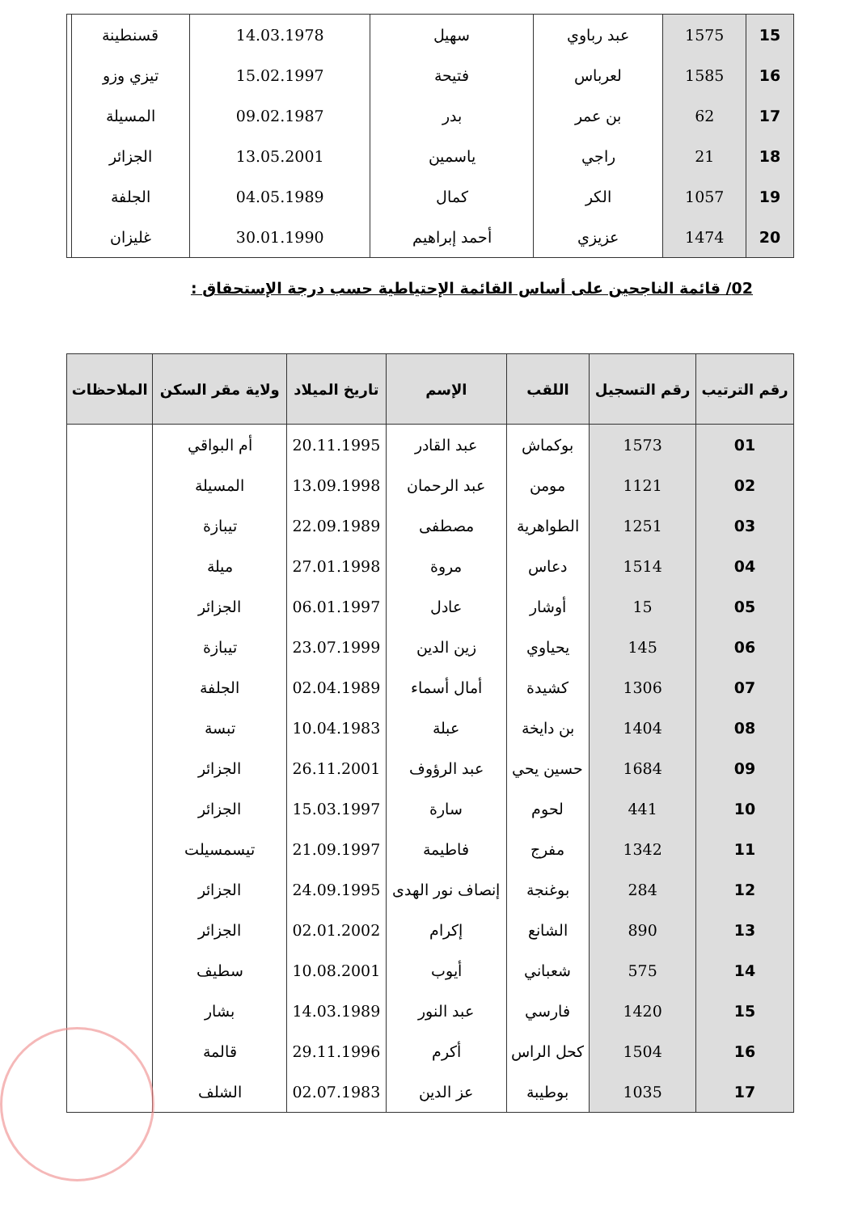| 15 | 1575 | عبد رباوي | سهيل | 14.03.1978 | قسنطينة | |
| 16 | 1585 | لعرباس | فتيحة | 15.02.1997 | تيزي وزو | |
| 17 | 62 | بن عمر | بدر | 09.02.1987 | المسيلة | |
| 18 | 21 | راجي | ياسمين | 13.05.2001 | الجزائر | |
| 19 | 1057 | الكر | كمال | 04.05.1989 | الجلفة | |
| 20 | 1474 | عزيزي | أحمد إبراهيم | 30.01.1990 | غليزان | |
02/ قائمة الناجحين على أساس القائمة الإحتياطية حسب درجة الإستحقاق :
| رقم الترتيب | رقم التسجيل | اللقب | الإسم | تاريخ الميلاد | ولاية مقر السكن | الملاحظات |
| --- | --- | --- | --- | --- | --- | --- |
| 01 | 1573 | بوكماش | عبد القادر | 20.11.1995 | أم البواقي | |
| 02 | 1121 | مومن | عبد الرحمان | 13.09.1998 | المسيلة | |
| 03 | 1251 | الطواهرية | مصطفى | 22.09.1989 | تيبازة | |
| 04 | 1514 | دعاس | مروة | 27.01.1998 | ميلة | |
| 05 | 15 | أوشار | عادل | 06.01.1997 | الجزائر | |
| 06 | 145 | يحياوي | زين الدين | 23.07.1999 | تيبازة | |
| 07 | 1306 | كشيدة | أمال أسماء | 02.04.1989 | الجلفة | |
| 08 | 1404 | بن دايخة | عبلة | 10.04.1983 | تبسة | |
| 09 | 1684 | حسين يحي | عبد الرؤوف | 26.11.2001 | الجزائر | |
| 10 | 441 | لحوم | سارة | 15.03.1997 | الجزائر | |
| 11 | 1342 | مفرج | فاطيمة | 21.09.1997 | تيسمسيلت | |
| 12 | 284 | بوغنجة | إنصاف نور الهدى | 24.09.1995 | الجزائر | |
| 13 | 890 | الشانع | إكرام | 02.01.2002 | الجزائر | |
| 14 | 575 | شعباني | أيوب | 10.08.2001 | سطيف | |
| 15 | 1420 | فارسي | عبد النور | 14.03.1989 | بشار | |
| 16 | 1504 | كحل الراس | أكرم | 29.11.1996 | قالمة | |
| 17 | 1035 | بوطيبة | عز الدين | 02.07.1983 | الشلف | |